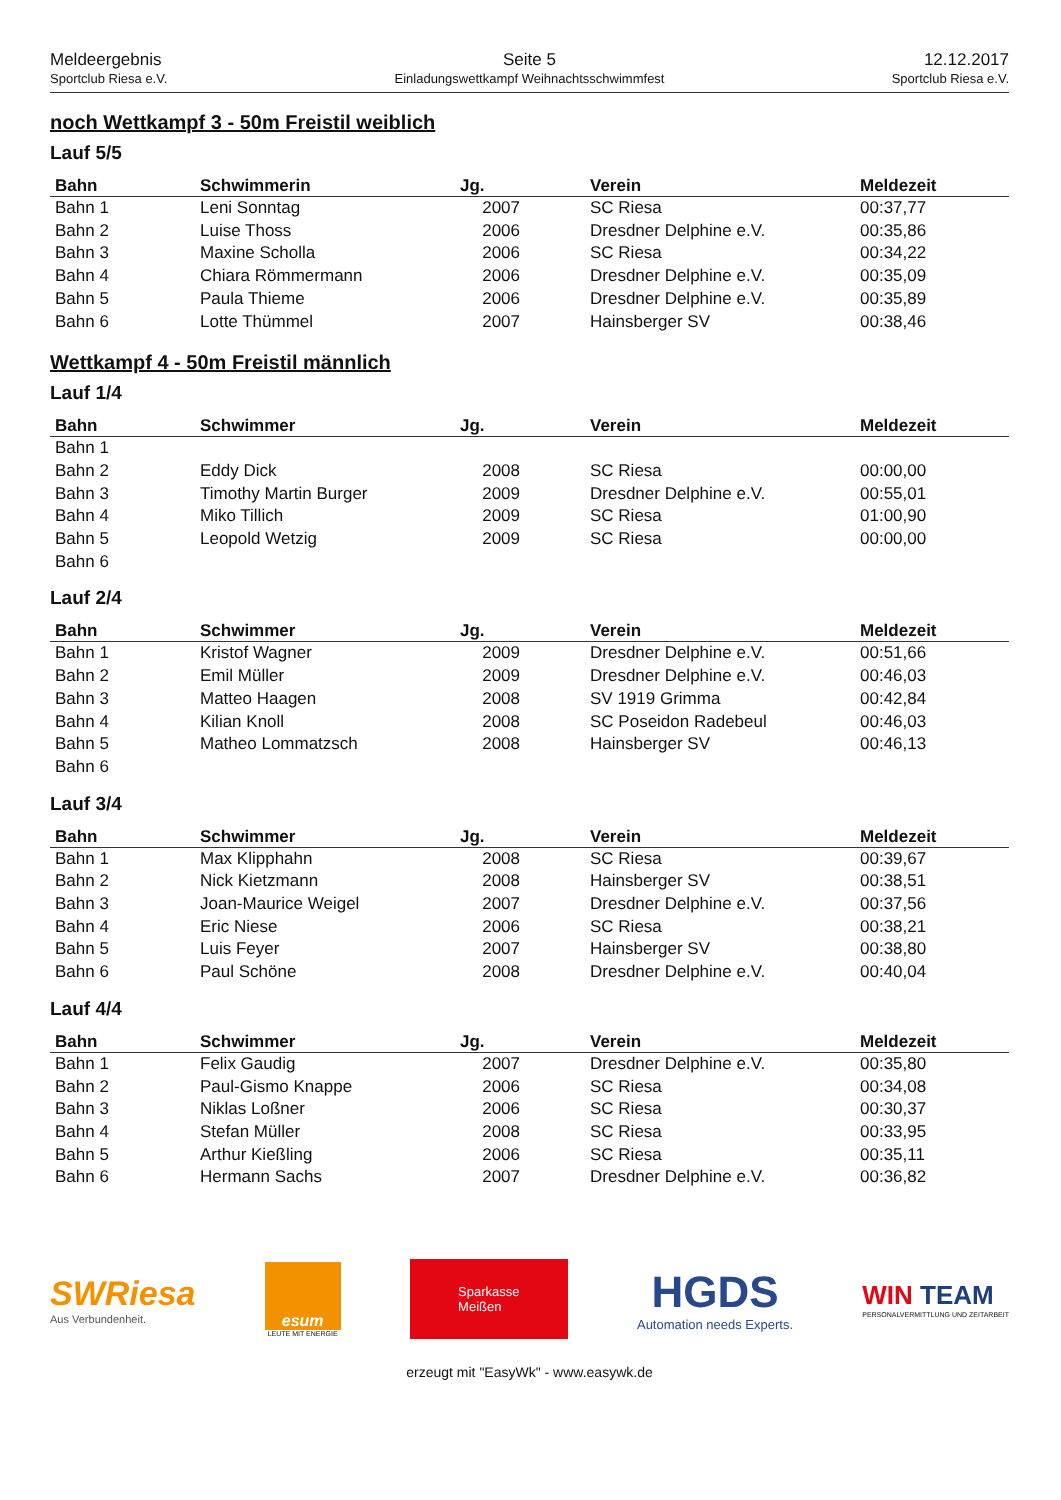Meldeergebnis
Sportclub Riesa e.V.
Seite 5
Einladungswettkampf Weihnachtsschwimmfest
12.12.2017
Sportclub Riesa e.V.
noch Wettkampf 3 - 50m Freistil weiblich
Lauf 5/5
| Bahn | Schwimmerin | Jg. | Verein | Meldezeit |
| --- | --- | --- | --- | --- |
| Bahn 1 | Leni Sonntag | 2007 | SC Riesa | 00:37,77 |
| Bahn 2 | Luise Thoss | 2006 | Dresdner Delphine e.V. | 00:35,86 |
| Bahn 3 | Maxine Scholla | 2006 | SC Riesa | 00:34,22 |
| Bahn 4 | Chiara Römmermann | 2006 | Dresdner Delphine e.V. | 00:35,09 |
| Bahn 5 | Paula Thieme | 2006 | Dresdner Delphine e.V. | 00:35,89 |
| Bahn 6 | Lotte Thümmel | 2007 | Hainsberger SV | 00:38,46 |
Wettkampf 4 - 50m Freistil männlich
Lauf 1/4
| Bahn | Schwimmer | Jg. | Verein | Meldezeit |
| --- | --- | --- | --- | --- |
| Bahn 1 | | | | |
| Bahn 2 | Eddy Dick | 2008 | SC Riesa | 00:00,00 |
| Bahn 3 | Timothy Martin Burger | 2009 | Dresdner Delphine e.V. | 00:55,01 |
| Bahn 4 | Miko Tillich | 2009 | SC Riesa | 01:00,90 |
| Bahn 5 | Leopold Wetzig | 2009 | SC Riesa | 00:00,00 |
| Bahn 6 | | | | |
Lauf 2/4
| Bahn | Schwimmer | Jg. | Verein | Meldezeit |
| --- | --- | --- | --- | --- |
| Bahn 1 | Kristof Wagner | 2009 | Dresdner Delphine e.V. | 00:51,66 |
| Bahn 2 | Emil Müller | 2009 | Dresdner Delphine e.V. | 00:46,03 |
| Bahn 3 | Matteo Haagen | 2008 | SV 1919 Grimma | 00:42,84 |
| Bahn 4 | Kilian Knoll | 2008 | SC Poseidon Radebeul | 00:46,03 |
| Bahn 5 | Matheo Lommatzsch | 2008 | Hainsberger SV | 00:46,13 |
| Bahn 6 | | | | |
Lauf 3/4
| Bahn | Schwimmer | Jg. | Verein | Meldezeit |
| --- | --- | --- | --- | --- |
| Bahn 1 | Max Klipphahn | 2008 | SC Riesa | 00:39,67 |
| Bahn 2 | Nick Kietzmann | 2008 | Hainsberger SV | 00:38,51 |
| Bahn 3 | Joan-Maurice Weigel | 2007 | Dresdner Delphine e.V. | 00:37,56 |
| Bahn 4 | Eric Niese | 2006 | SC Riesa | 00:38,21 |
| Bahn 5 | Luis Feyer | 2007 | Hainsberger SV | 00:38,80 |
| Bahn 6 | Paul Schöne | 2008 | Dresdner Delphine e.V. | 00:40,04 |
Lauf 4/4
| Bahn | Schwimmer | Jg. | Verein | Meldezeit |
| --- | --- | --- | --- | --- |
| Bahn 1 | Felix Gaudig | 2007 | Dresdner Delphine e.V. | 00:35,80 |
| Bahn 2 | Paul-Gismo Knappe | 2006 | SC Riesa | 00:34,08 |
| Bahn 3 | Niklas Loßner | 2006 | SC Riesa | 00:30,37 |
| Bahn 4 | Stefan Müller | 2008 | SC Riesa | 00:33,95 |
| Bahn 5 | Arthur Kießling | 2006 | SC Riesa | 00:35,11 |
| Bahn 6 | Hermann Sachs | 2007 | Dresdner Delphine e.V. | 00:36,82 |
SWRiesa
Aus Verbundenheit.
esum
LEUTE MIT ENERGIE
Sparkasse
Meißen
HGDS
Automation needs Experts.
WIN TEAM
PERSONALVERMITTLUNG UND ZEITARBEIT
erzeugt mit "EasyWk" - www.easywk.de